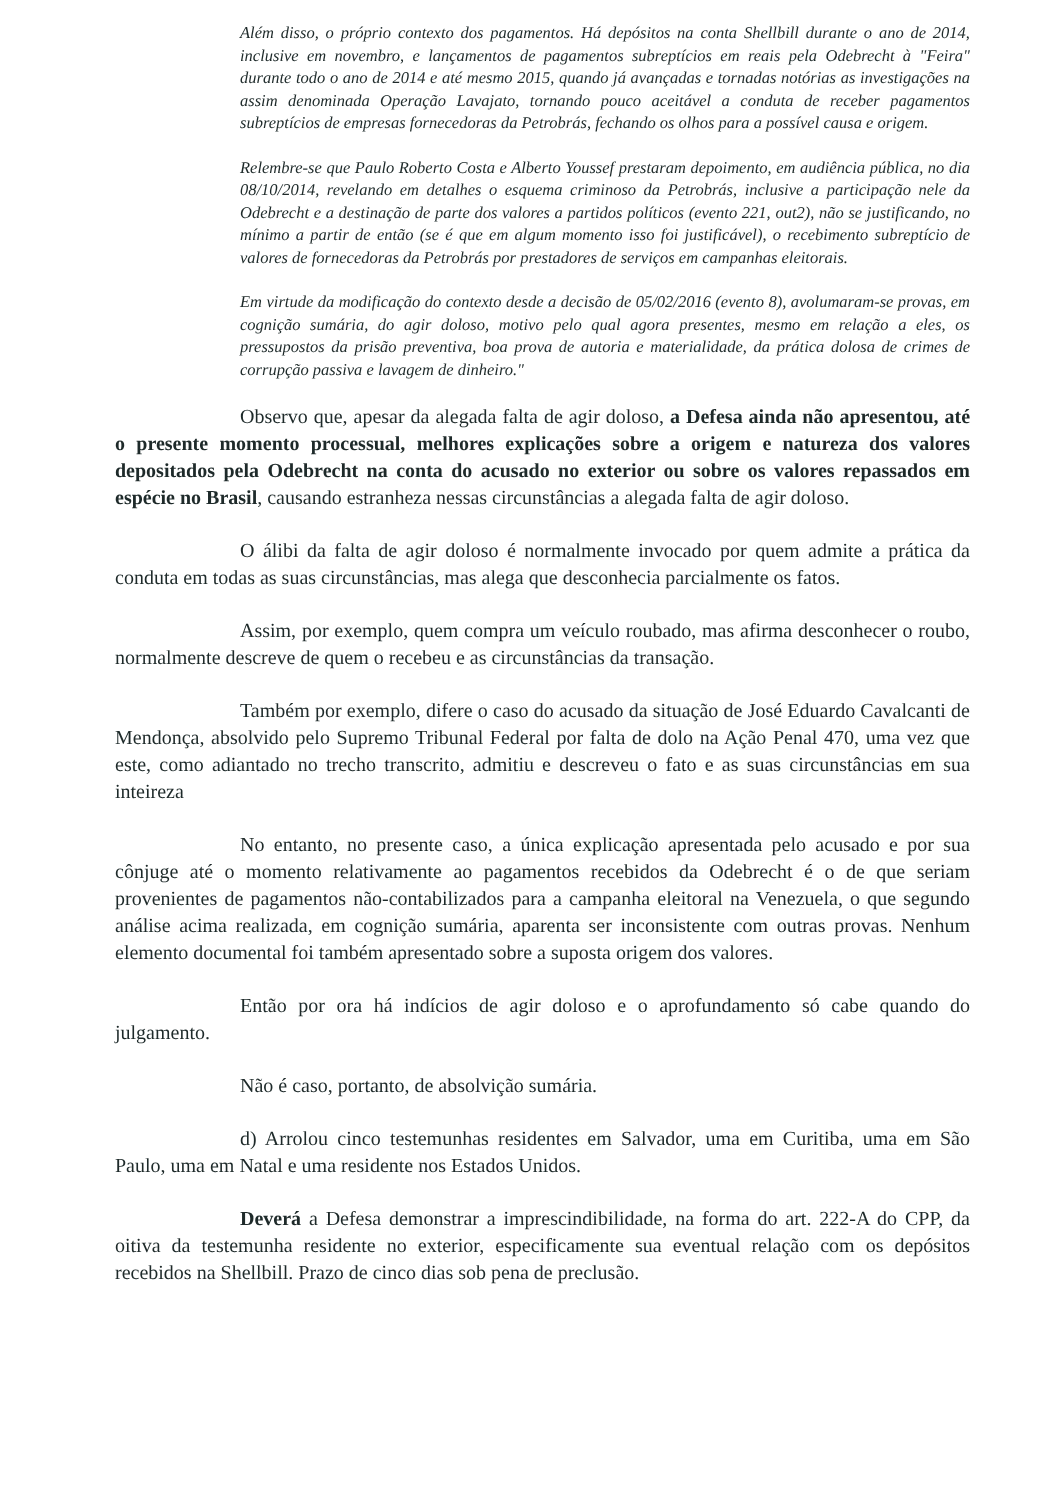Além disso, o próprio contexto dos pagamentos. Há depósitos na conta Shellbill durante o ano de 2014, inclusive em novembro, e lançamentos de pagamentos subreptícios em reais pela Odebrecht à "Feira" durante todo o ano de 2014 e até mesmo 2015, quando já avançadas e tornadas notórias as investigações na assim denominada Operação Lavajato, tornando pouco aceitável a conduta de receber pagamentos subreptícios de empresas fornecedoras da Petrobrás, fechando os olhos para a possível causa e origem.
Relembre-se que Paulo Roberto Costa e Alberto Youssef prestaram depoimento, em audiência pública, no dia 08/10/2014, revelando em detalhes o esquema criminoso da Petrobrás, inclusive a participação nele da Odebrecht e a destinação de parte dos valores a partidos políticos (evento 221, out2), não se justificando, no mínimo a partir de então (se é que em algum momento isso foi justificável), o recebimento subreptício de valores de fornecedoras da Petrobrás por prestadores de serviços em campanhas eleitorais.
Em virtude da modificação do contexto desde a decisão de 05/02/2016 (evento 8), avolumaram-se provas, em cognição sumária, do agir doloso, motivo pelo qual agora presentes, mesmo em relação a eles, os pressupostos da prisão preventiva, boa prova de autoria e materialidade, da prática dolosa de crimes de corrupção passiva e lavagem de dinheiro."
Observo que, apesar da alegada falta de agir doloso, a Defesa ainda não apresentou, até o presente momento processual, melhores explicações sobre a origem e natureza dos valores depositados pela Odebrecht na conta do acusado no exterior ou sobre os valores repassados em espécie no Brasil, causando estranheza nessas circunstâncias a alegada falta de agir doloso.
O álibi da falta de agir doloso é normalmente invocado por quem admite a prática da conduta em todas as suas circunstâncias, mas alega que desconhecia parcialmente os fatos.
Assim, por exemplo, quem compra um veículo roubado, mas afirma desconhecer o roubo, normalmente descreve de quem o recebeu e as circunstâncias da transação.
Também por exemplo, difere o caso do acusado da situação de José Eduardo Cavalcanti de Mendonça, absolvido pelo Supremo Tribunal Federal por falta de dolo na Ação Penal 470, uma vez que este, como adiantado no trecho transcrito, admitiu e descreveu o fato e as suas circunstâncias em sua inteireza
No entanto, no presente caso, a única explicação apresentada pelo acusado e por sua cônjuge até o momento relativamente ao pagamentos recebidos da Odebrecht é o de que seriam provenientes de pagamentos não-contabilizados para a campanha eleitoral na Venezuela, o que segundo análise acima realizada, em cognição sumária, aparenta ser inconsistente com outras provas. Nenhum elemento documental foi também apresentado sobre a suposta origem dos valores.
Então por ora há indícios de agir doloso e o aprofundamento só cabe quando do julgamento.
Não é caso, portanto, de absolvição sumária.
d) Arrolou cinco testemunhas residentes em Salvador, uma em Curitiba, uma em São Paulo, uma em Natal e uma residente nos Estados Unidos.
Deverá a Defesa demonstrar a imprescindibilidade, na forma do art. 222-A do CPP, da oitiva da testemunha residente no exterior, especificamente sua eventual relação com os depósitos recebidos na Shellbill. Prazo de cinco dias sob pena de preclusão.